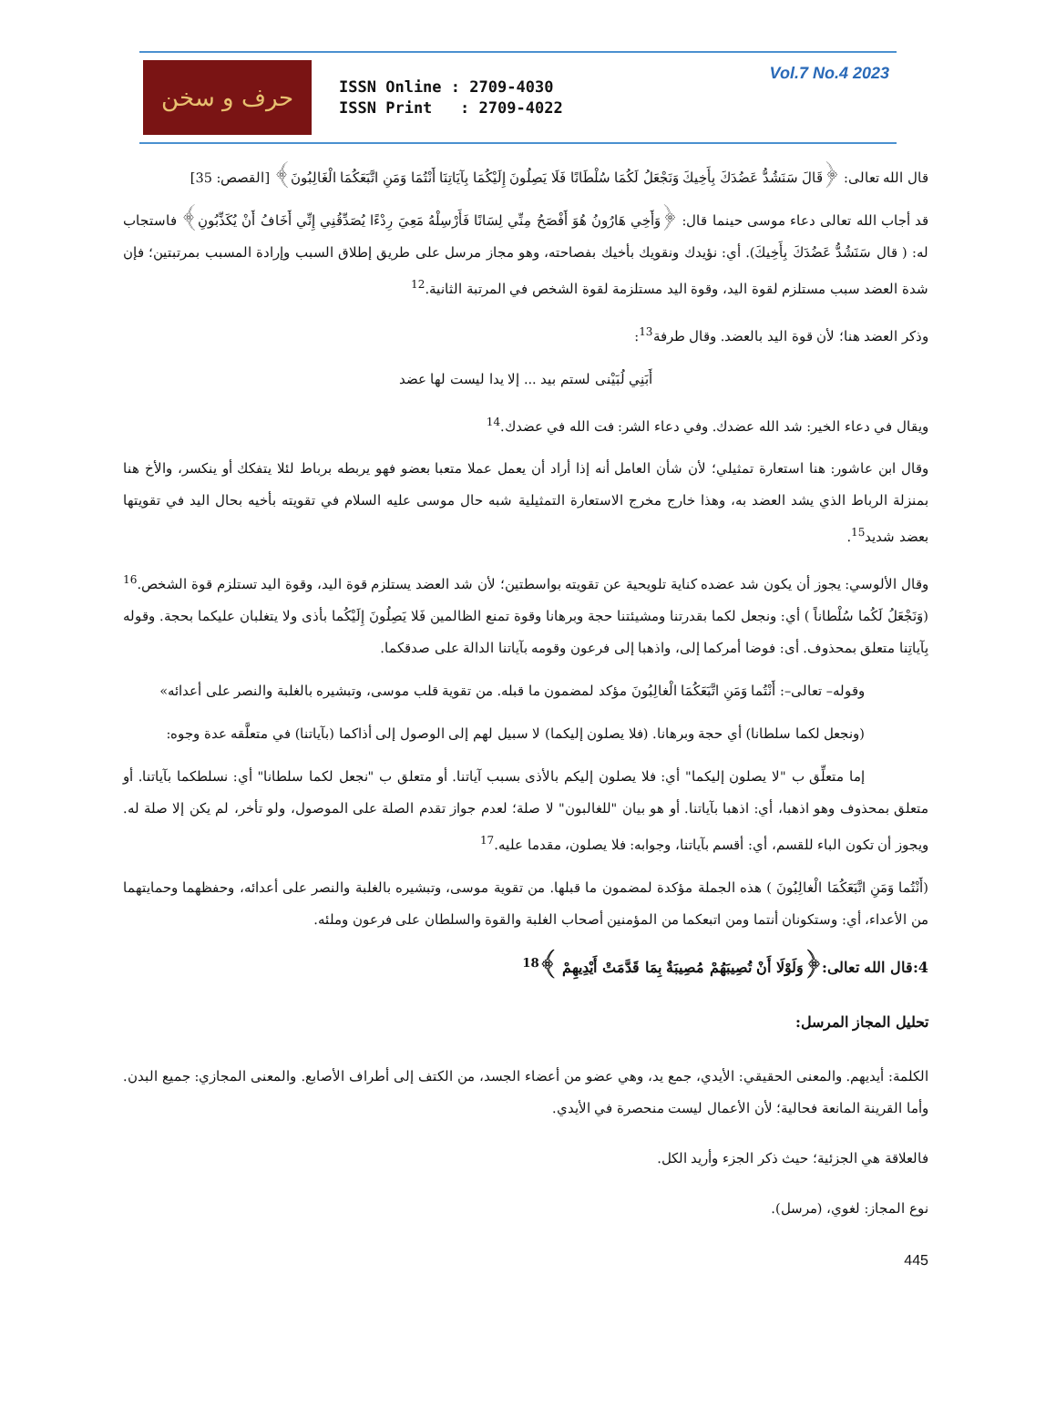حرف و سخن
ISSN Online : 2709-4030
ISSN Print : 2709-4022
Vol.7 No.4 2023
قال الله تعالى: ﴿قَالَ سَنَشُدُّ عَضُدَكَ بِأَخِيكَ وَنَجْعَلُ لَكُمَا سُلْطَانًا فَلَا يَصِلُونَ إِلَيْكُمَا بِآيَاتِنَا أَنْتُمَا وَمَنِ اتَّبَعَكُمَا الْغَالِبُونَ﴾ [القصص: 35]
قد أجاب الله تعالى دعاء موسى حينما قال: ﴿وَأَخِي هَارُونُ هُوَ أَفْصَحُ مِنِّي لِسَانًا فَأَرْسِلْهُ مَعِيَ رِدْءًا يُصَدِّقُنِي إِنِّي أَخَافُ أَنْ يُكَذِّبُونِ﴾ فاستجاب له: ( قال سَنَشُدُّ عَضُدَكَ بِأَخِيكَ). أي: نؤيدك ونقويك بأخيك بفصاحته، وهو مجاز مرسل على طريق إطلاق السبب وإرادة المسبب بمرتبتين؛ فإن شدة العضد سبب مستلزم لقوة اليد، وقوة اليد مستلزمة لقوة الشخص في المرتبة الثانية.<sup>12</sup>
وذكر العضد هنا؛ لأن قوة اليد بالعضد. وقال طرفة<sup>13</sup>:
أَبَنِي لُبَيْنى لستم بيد ... إلا يدا ليست لها عضد
ويقال في دعاء الخير: شد الله عضدك. وفي دعاء الشر: فت الله في عضدك.<sup>14</sup>
وقال ابن عاشور: هنا استعارة تمثيلي؛ لأن شأن العامل أنه إذا أراد أن يعمل عملا متعبا بعضو فهو يربطه برباط لئلا يتفكك أو ينكسر، والأخ هنا بمنزلة الرباط الذي يشد العضد به، وهذا خارج مخرج الاستعارة التمثيلية شبه حال موسى عليه السلام في تقويته بأخيه بحال اليد في تقويتها بعضد شديد<sup>15</sup>.
وقال الألوسي: يجوز أن يكون شد عضده كناية تلويحية عن تقويته بواسطتين؛ لأن شد العضد يستلزم قوة اليد، وقوة اليد تستلزم قوة الشخص.<sup>16</sup> (وَنَجْعَلُ لَكُما سُلْطاناً ) أي: ونجعل لكما بقدرتنا ومشيئتنا حجة وبرهانا وقوة تمنع الظالمين فَلا يَصِلُونَ إِلَيْكُما بأذى ولا يتغلبان عليكما بحجة. وقوله بِآياتِنا متعلق بمحذوف. أى: فوضا أمركما إلى، واذهبا إلى فرعون وقومه بآياتنا الدالة على صدقكما.
وقوله– تعالى–: أَنْتُما وَمَنِ اتَّبَعَكُمَا الْغالِبُونَ مؤكد لمضمون ما قبله. من تقوية قلب موسى، وتبشيره بالغلبة والنصر على أعدائه»
(ونجعل لكما سلطانا) أي حجة وبرهانا. (فلا يصلون إليكما) لا سبيل لهم إلى الوصول إلى أذاكما (بآياتنا) في متعلَّقه عدة وجوه:
إما متعلِّق ب "لا يصلون إليكما" أي: فلا يصلون إليكم بالأذى بسبب آياتنا. أو متعلق ب "نجعل لكما سلطانا" أي: نسلطكما بآياتنا. أو متعلق بمحذوف وهو اذهبا، أي: اذهبا بآياتنا. أو هو بيان "للغالبون" لا صلة؛ لعدم جواز تقدم الصلة على الموصول، ولو تأخر، لم يكن إلا صلة له. ويجوز أن تكون الباء للقسم، أي: أقسم بآياتنا، وجوابه: فلا يصلون، مقدما عليه.<sup>17</sup>
(أَنْتُما وَمَنِ اتَّبَعَكُمَا الْغالِبُونَ ) هذه الجملة مؤكدة لمضمون ما قبلها. من تقوية موسى، وتبشيره بالغلبة والنصر على أعدائه، وحفظهما وحمايتهما من الأعداء، أي: وستكونان أنتما ومن اتبعكما من المؤمنين أصحاب الغلبة والقوة والسلطان على فرعون وملئه.
4:قال الله تعالى:﴿وَلَوْلَا أَنْ تُصِيبَهُمْ مُصِيبَةٌ بِمَا قَدَّمَتْ أَيْدِيهِمْ ﴾<sup>18</sup>
تحليل المجاز المرسل:
الكلمة: أيديهم. والمعنى الحقيقي: الأيدي، جمع يد، وهي عضو من أعضاء الجسد، من الكتف إلى أطراف الأصابع. والمعنى المجازي: جميع البدن. وأما القرينة المانعة فحالية؛ لأن الأعمال ليست منحصرة في الأيدي.
فالعلاقة هي الجزئية؛ حيث ذكر الجزء وأريد الكل.
نوع المجاز: لغوي، (مرسل).
445